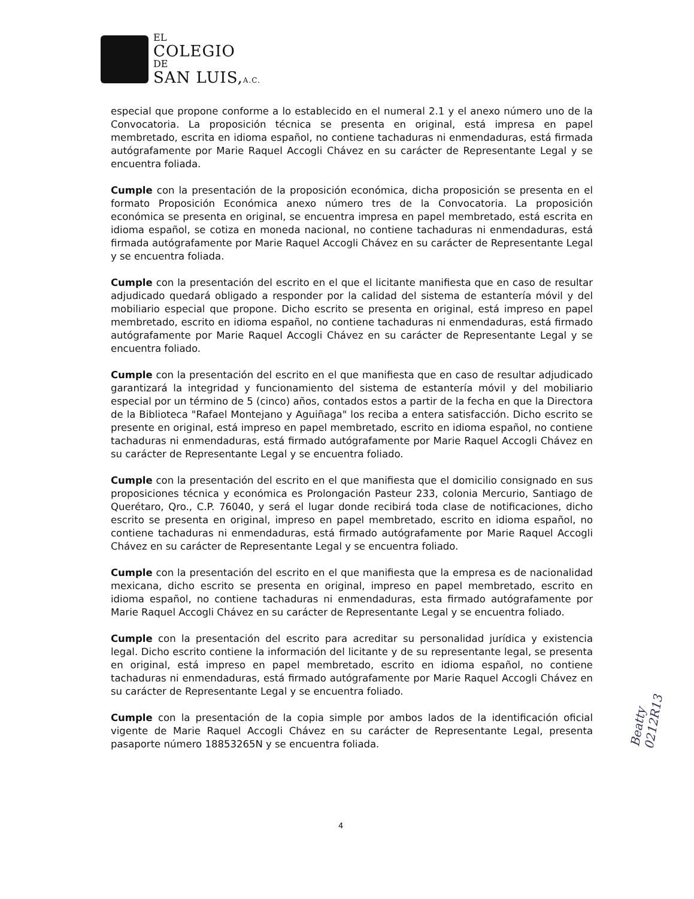EL
COLEGIO
DE
SAN LUIS,A.C.
especial que propone conforme a lo establecido en el numeral 2.1 y el anexo número uno de la Convocatoria. La proposición técnica se presenta en original, está impresa en papel membretado, escrita en idioma español, no contiene tachaduras ni enmendaduras, está firmada autógrafamente por Marie Raquel Accogli Chávez en su carácter de Representante Legal y se encuentra foliada.
Cumple con la presentación de la proposición económica, dicha proposición se presenta en el formato Proposición Económica anexo número tres de la Convocatoria. La proposición económica se presenta en original, se encuentra impresa en papel membretado, está escrita en idioma español, se cotiza en moneda nacional, no contiene tachaduras ni enmendaduras, está firmada autógrafamente por Marie Raquel Accogli Chávez en su carácter de Representante Legal y se encuentra foliada.
Cumple con la presentación del escrito en el que el licitante manifiesta que en caso de resultar adjudicado quedará obligado a responder por la calidad del sistema de estantería móvil y del mobiliario especial que propone. Dicho escrito se presenta en original, está impreso en papel membretado, escrito en idioma español, no contiene tachaduras ni enmendaduras, está firmado autógrafamente por Marie Raquel Accogli Chávez en su carácter de Representante Legal y se encuentra foliado.
Cumple con la presentación del escrito en el que manifiesta que en caso de resultar adjudicado garantizará la integridad y funcionamiento del sistema de estantería móvil y del mobiliario especial por un término de 5 (cinco) años, contados estos a partir de la fecha en que la Directora de la Biblioteca "Rafael Montejano y Aguiñaga" los reciba a entera satisfacción. Dicho escrito se presente en original, está impreso en papel membretado, escrito en idioma español, no contiene tachaduras ni enmendaduras, está firmado autógrafamente por Marie Raquel Accogli Chávez en su carácter de Representante Legal y se encuentra foliado.
Cumple con la presentación del escrito en el que manifiesta que el domicilio consignado en sus proposiciones técnica y económica es Prolongación Pasteur 233, colonia Mercurio, Santiago de Querétaro, Qro., C.P. 76040, y será el lugar donde recibirá toda clase de notificaciones, dicho escrito se presenta en original, impreso en papel membretado, escrito en idioma español, no contiene tachaduras ni enmendaduras, está firmado autógrafamente por Marie Raquel Accogli Chávez en su carácter de Representante Legal y se encuentra foliado.
Cumple con la presentación del escrito en el que manifiesta que la empresa es de nacionalidad mexicana, dicho escrito se presenta en original, impreso en papel membretado, escrito en idioma español, no contiene tachaduras ni enmendaduras, esta firmado autógrafamente por Marie Raquel Accogli Chávez en su carácter de Representante Legal y se encuentra foliado.
Cumple con la presentación del escrito para acreditar su personalidad jurídica y existencia legal. Dicho escrito contiene la información del licitante y de su representante legal, se presenta en original, está impreso en papel membretado, escrito en idioma español, no contiene tachaduras ni enmendaduras, está firmado autógrafamente por Marie Raquel Accogli Chávez en su carácter de Representante Legal y se encuentra foliado.
Cumple con la presentación de la copia simple por ambos lados de la identificación oficial vigente de Marie Raquel Accogli Chávez en su carácter de Representante Legal, presenta pasaporte número 18853265N y se encuentra foliada.
Beatty 0212R13
4